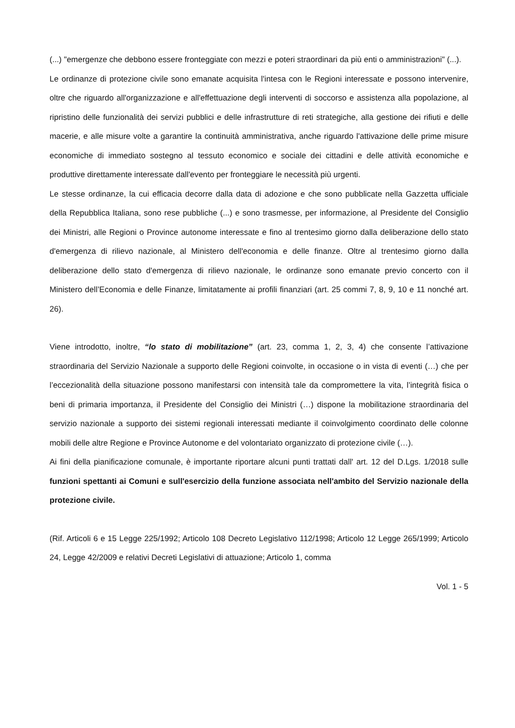(...) "emergenze che debbono essere fronteggiate con mezzi e poteri straordinari da più enti o amministrazioni" (...).
Le ordinanze di protezione civile sono emanate acquisita l'intesa con le Regioni interessate e possono intervenire, oltre che riguardo all'organizzazione e all'effettuazione degli interventi di soccorso e assistenza alla popolazione, al ripristino delle funzionalità dei servizi pubblici e delle infrastrutture di reti strategiche, alla gestione dei rifiuti e delle macerie, e alle misure volte a garantire la continuità amministrativa, anche riguardo l'attivazione delle prime misure economiche di immediato sostegno al tessuto economico e sociale dei cittadini e delle attività economiche e produttive direttamente interessate dall'evento per fronteggiare le necessità più urgenti.
Le stesse ordinanze, la cui efficacia decorre dalla data di adozione e che sono pubblicate nella Gazzetta ufficiale della Repubblica Italiana, sono rese pubbliche (...) e sono trasmesse, per informazione, al Presidente del Consiglio dei Ministri, alle Regioni o Province autonome interessate e fino al trentesimo giorno dalla deliberazione dello stato d'emergenza di rilievo nazionale, al Ministero dell'economia e delle finanze. Oltre al trentesimo giorno dalla deliberazione dello stato d'emergenza di rilievo nazionale, le ordinanze sono emanate previo concerto con il Ministero dell’Economia e delle Finanze, limitatamente ai profili finanziari (art. 25 commi 7, 8, 9, 10 e 11 nonché art. 26).
Viene introdotto, inoltre, “lo stato di mobilitazione” (art. 23, comma 1, 2, 3, 4) che consente l’attivazione straordinaria del Servizio Nazionale a supporto delle Regioni coinvolte, in occasione o in vista di eventi (…) che per l’eccezionalità della situazione possono manifestarsi con intensità tale da compromettere la vita, l’integrità fisica o beni di primaria importanza, il Presidente del Consiglio dei Ministri (…) dispone la mobilitazione straordinaria del servizio nazionale a supporto dei sistemi regionali interessati mediante il coinvolgimento coordinato delle colonne mobili delle altre Regione e Province Autonome e del volontariato organizzato di protezione civile (…).
Ai fini della pianificazione comunale, è importante riportare alcuni punti trattati dall' art. 12 del D.Lgs. 1/2018 sulle funzioni spettanti ai Comuni e sull'esercizio della funzione associata nell'ambito del Servizio nazionale della protezione civile.
(Rif. Articoli 6 e 15 Legge 225/1992; Articolo 108 Decreto Legislativo 112/1998; Articolo 12 Legge 265/1999; Articolo 24, Legge 42/2009 e relativi Decreti Legislativi di attuazione; Articolo 1, comma
Vol. 1 - 5